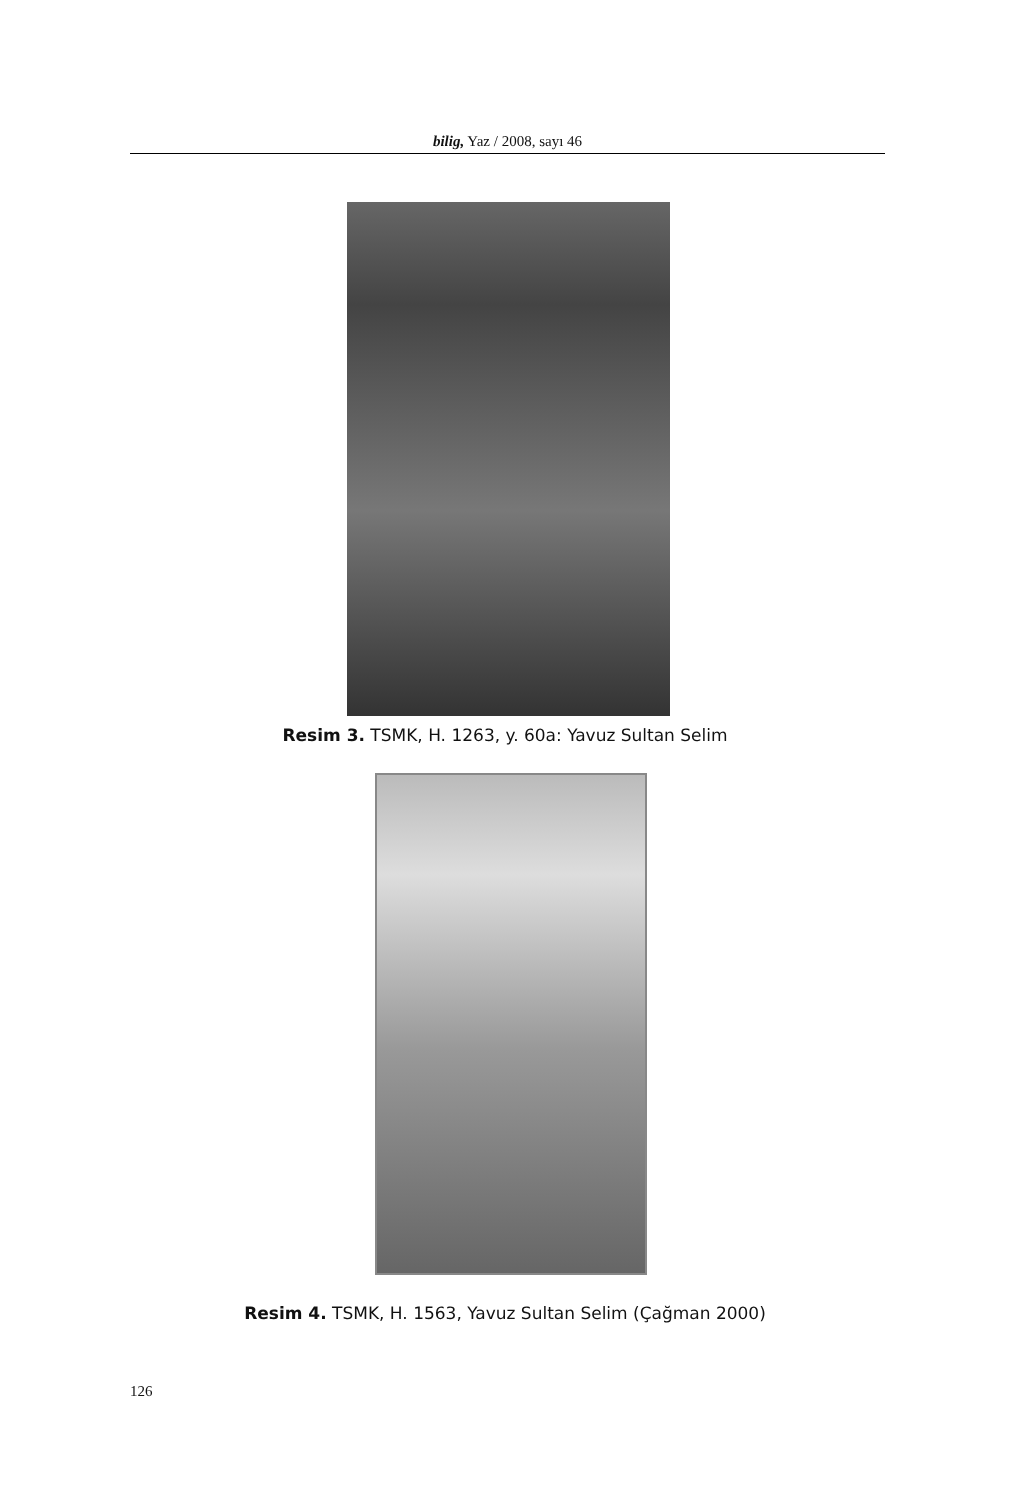bilig, Yaz / 2008, sayı 46
Resim 3. TSMK, H. 1263, y. 60a: Yavuz Sultan Selim
Resim 4. TSMK, H. 1563, Yavuz Sultan Selim (Çağman 2000)
126